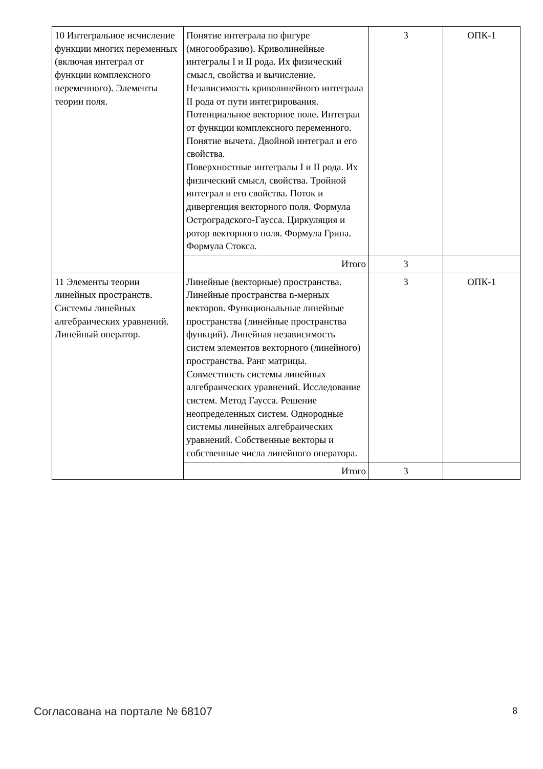| 10 Интегральное исчисление функции многих переменных (включая интеграл от функции комплексного переменного). Элементы теории поля. | Понятие интеграла по фигуре (многообразию). Криволинейные интегралы I и II рода. Их физический смысл, свойства и вычисление. Независимость криволинейного интеграла II рода от пути интегрирования. Потенциальное векторное поле. Интеграл от функции комплексного переменного. Понятие вычета. Двойной интеграл и его свойства. Поверхностные интегралы I и II рода. Их физический смысл, свойства. Тройной интеграл и его свойства. Поток и дивергенция векторного поля. Формула Остроградского-Гаусса. Циркуляция и ротор векторного поля. Формула Грина. Формула Стокса. | 3 | ОПК-1 |
| | Итого | 3 | |
| 11 Элементы теории линейных пространств. Системы линейных алгебраических уравнений. Линейный оператор. | Линейные (векторные) пространства. Линейные пространства n-мерных векторов. Функциональные линейные пространства (линейные пространства функций). Линейная независимость систем элементов векторного (линейного) пространства. Ранг матрицы. Совместность системы линейных алгебраических уравнений. Исследование систем. Метод Гаусса. Решение неопределенных систем. Однородные системы линейных алгебраических уравнений. Собственные векторы и собственные числа линейного оператора. | 3 | ОПК-1 |
| | Итого | 3 | |
Согласована на портале № 68107 8